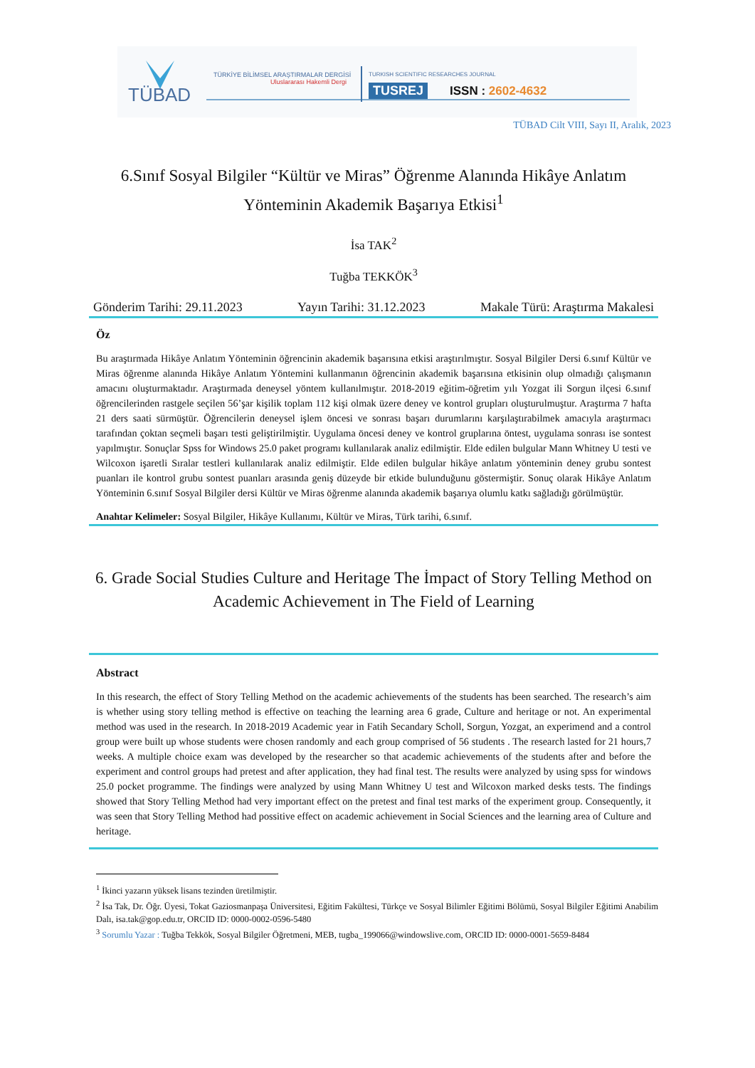TÜBAD
TÜRKİYE BİLİMSEL ARAŞTIRMALAR DERGİSİ
Uluslararası Hakemli Dergi
TURKISH SCIENTIFIC RESEARCHES JOURNAL
TUSREJ ISSN : 2602-4632
TÜBAD Cilt VIII, Sayı II, Aralık, 2023
6.Sınıf Sosyal Bilgiler “Kültür ve Miras” Öğrenme Alanında Hikâye Anlatım Yönteminin Akademik Başarıya Etkisi<sup>1</sup>
İsa TAK<sup>2</sup>
Tuğba TEKKÖK<sup>3</sup>
Gönderim Tarihi: 29.11.2023 Yayın Tarihi: 31.12.2023 Makale Türü: Araştırma Makalesi
Öz
Bu araştırmada Hikâye Anlatım Yönteminin öğrencinin akademik başarısına etkisi araştırılmıştır. Sosyal Bilgiler Dersi 6.sınıf Kültür ve Miras öğrenme alanında Hikâye Anlatım Yöntemini kullanmanın öğrencinin akademik başarısına etkisinin olup olmadığı çalışmanın amacını oluşturmaktadır. Araştırmada deneysel yöntem kullanılmıştır. 2018-2019 eğitim-öğretim yılı Yozgat ili Sorgun ilçesi 6.sınıf öğrencilerinden rastgele seçilen 56’şar kişilik toplam 112 kişi olmak üzere deney ve kontrol grupları oluşturulmuştur. Araştırma 7 hafta 21 ders saati sürmüştür. Öğrencilerin deneysel işlem öncesi ve sonrası başarı durumlarını karşılaştırabilmek amacıyla araştırmacı tarafından çoktan seçmeli başarı testi geliştirilmiştir. Uygulama öncesi deney ve kontrol gruplarına öntest, uygulama sonrası ise sontest yapılmıştır. Sonuçlar Spss for Windows 25.0 paket programı kullanılarak analiz edilmiştir. Elde edilen bulgular Mann Whitney U testi ve Wilcoxon işaretli Sıralar testleri kullanılarak analiz edilmiştir. Elde edilen bulgular hikâye anlatım yönteminin deney grubu sontest puanları ile kontrol grubu sontest puanları arasında geniş düzeyde bir etkide bulunduğunu göstermiştir. Sonuç olarak Hikâye Anlatım Yönteminin 6.sınıf Sosyal Bilgiler dersi Kültür ve Miras öğrenme alanında akademik başarıya olumlu katkı sağladığı görülmüştür.
Anahtar Kelimeler: Sosyal Bilgiler, Hikâye Kullanımı, Kültür ve Miras, Türk tarihi, 6.sınıf.
6. Grade Social Studies Culture and Heritage The İmpact of Story Telling Method on Academic Achievement in The Field of Learning
Abstract
In this research, the effect of Story Telling Method on the academic achievements of the students has been searched. The research’s aim is whether using story telling method is effective on teaching the learning area 6 grade, Culture and heritage or not. An experimental method was used in the research. In 2018-2019 Academic year in Fatih Secandary Scholl, Sorgun, Yozgat, an experimend and a control group were built up whose students were chosen randomly and each group comprised of 56 students . The research lasted for 21 hours,7 weeks. A multiple choice exam was developed by the researcher so that academic achievements of the students after and before the experiment and control groups had pretest and after application, they had final test. The results were analyzed by using spss for windows 25.0 pocket programme. The findings were analyzed by using Mann Whitney U test and Wilcoxon marked desks tests. The findings showed that Story Telling Method had very important effect on the pretest and final test marks of the experiment group. Consequently, it was seen that Story Telling Method had possitive effect on academic achievement in Social Sciences and the learning area of Culture and heritage.
<sup>1</sup> İkinci yazarın yüksek lisans tezinden üretilmiştir.
<sup>2</sup> İsa Tak, Dr. Öğr. Üyesi, Tokat Gaziosmanpaşa Üniversitesi, Eğitim Fakültesi, Türkçe ve Sosyal Bilimler Eğitimi Bölümü, Sosyal Bilgiler Eğitimi Anabilim Dalı, isa.tak@gop.edu.tr, ORCID ID: 0000-0002-0596-5480
<sup>3</sup> Sorumlu Yazar : Tuğba Tekkök, Sosyal Bilgiler Öğretmeni, MEB, tugba_199066@windowslive.com, ORCID ID: 0000-0001-5659-8484